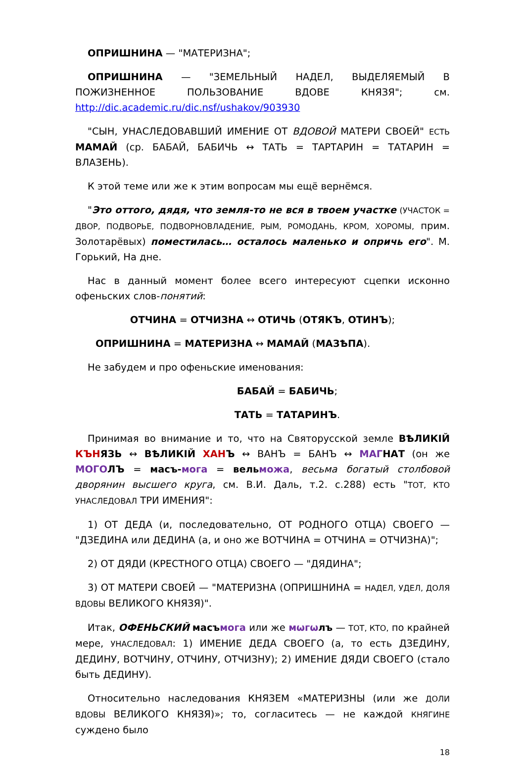ОПРИШНИНА — "МАТЕРИЗНА";
ОПРИШНИНА — "ЗЕМЕЛЬНЫЙ НАДЕЛ, ВЫДЕЛЯЕМЫЙ В ПОЖИЗНЕННОЕ ПОЛЬЗОВАНИЕ ВДОВЕ КНЯЗЯ"; см. http://dic.academic.ru/dic.nsf/ushakov/903930
"СЫН, УНАСЛЕДОВАВШИЙ ИМЕНИЕ ОТ ВДОВОЙ МАТЕРИ СВОЕЙ" ЕСТЬ МАМАЙ (ср. БАБАЙ, БАБИЧЬ ↔ ТАТЬ = ТАРТАРИН = ТАТАРИН = ВЛАЗЕНЬ).
К этой теме или же к этим вопросам мы ещё вернёмся.
"Это оттого, дядя, что земля-то не вся в твоем участке (УЧАСТОК = ДВОР, ПОДВОРЬЕ, ПОДВОРНОВЛАДЕНИЕ, РЫМ, РОМОДАНЬ, КРОМ, ХОРОМЫ, прим. Золотарёвых) поместилась… осталось маленько и опричь его". М. Горький, На дне.
Нас в данный момент более всего интересуют сцепки исконно офеньских слов-понятий:
ОТЧИНА = ОТЧИЗНА ↔ ОТИЧЬ (ОТЯКЪ, ОТИНЪ);
ОПРИШНИНА = МАТЕРИЗНА ↔ МАМАЙ (МАЗѢПА).
Не забудем и про офеньские именования:
БАБАЙ = БАБИЧЬ;
ТАТЬ = ТАТАРИНЪ.
Принимая во внимание и то, что на Святорусской земле ВѢЛИКІЙ КЪН ЯЗЬ ↔ ВѢЛИКІЙ ХАН Ъ ↔ ВАНЪ = БАНЪ ↔ МАГ НАТ (он же МОГО ЛЪ = масъ-мога = вель можа, весьма богатый столбовой дворянин высшего круга, см. В.И. Даль, т.2. с.288) есть "ТОТ, КТО УНАСЛЕДОВАЛ ТРИ ИМЕНИЯ":
1) ОТ ДЕДА (и, последовательно, ОТ РОДНОГО ОТЦА) СВОЕГО — "ДЗЕДИНА или ДЕДИНА (а, и оно же ВОТЧИНА = ОТЧИНА = ОТЧИЗНА)";
2) ОТ ДЯДИ (КРЕСТНОГО ОТЦА) СВОЕГО — "ДЯДИНА";
3) ОТ МАТЕРИ СВОЕЙ — "МАТЕРИЗНА (ОПРИШНИНА = НАДЕЛ, УДЕЛ, ДОЛЯ ВДОВЫ ВЕЛИКОГО КНЯЗЯ)".
Итак, ОФЕНЬСКИЙ масъ мога или же мѡгѡ лъ — ТОТ, КТО, по крайней мере, УНАСЛЕДОВАЛ: 1) ИМЕНИЕ ДЕДА СВОЕГО (а, то есть ДЗЕДИНУ, ДЕДИНУ, ВОТЧИНУ, ОТЧИНУ, ОТЧИЗНУ); 2) ИМЕНИЕ ДЯДИ СВОЕГО (стало быть ДЕДИНУ).
Относительно наследования КНЯЗЕМ «МАТЕРИЗНЫ (или же ДОЛИ ВДОВЫ ВЕЛИКОГО КНЯЗЯ)»; то, согласитесь — не каждой КНЯГИНЕ суждено было
18